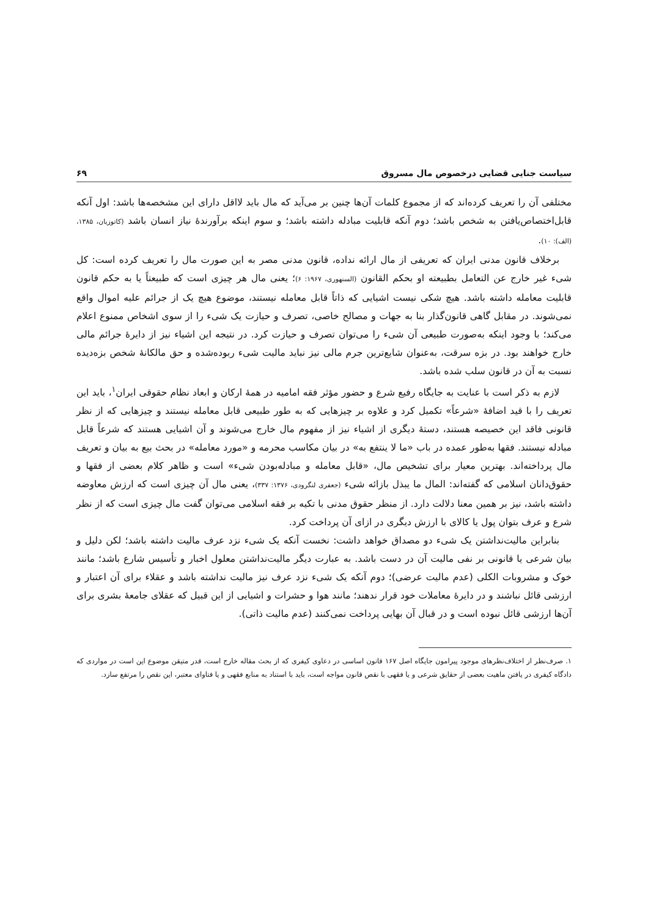سیاست جنایی قضایی درخصوص مال مسروق ۶۹
مختلفی آن را تعریف کرده‌اند که از مجموع کلمات آن‌ها چنین بر می‌آید که مال باید لااقل دارای این مشخصه‌ها باشد: اول آنکه قابل‌اختصاص‌یافتن به شخص باشد؛ دوم آنکه قابلیت مبادله داشته باشد؛ و سوم اینکه برآورندهٔ نیاز انسان باشد (کاتوزیان، ۱۳۸۵، (الف): ۱۰).
برخلاف قانون مدنی ایران که تعریفی از مال ارائه نداده، قانون مدنی مصر به این صورت مال را تعریف کرده است: کل شیء غیر خارج عن التعامل بطبیعته او بحکم القانون (السنهوری، ۱۹۶۷: ۶)؛ یعنی مال هر چیزی است که طبیعتاً یا به حکم قانون قابلیت معامله داشته باشد. هیچ شکی نیست اشیایی که ذاتاً قابل معامله نیستند، موضوع هیچ یک از جرائم علیه اموال واقع نمی‌شوند. در مقابل گاهی قانون‌گذار بنا به جهات و مصالح خاصی، تصرف و حیازت یک شیء را از سوی اشخاص ممنوع اعلام می‌کند؛ با وجود اینکه به‌صورت طبیعی آن شیء را می‌توان تصرف و حیازت کرد. در نتیجه این اشیاء نیز از دایرهٔ جرائم مالی خارج خواهند بود. در بزه سرقت، به‌عنوان شایع‌ترین جرم مالی نیز نباید مالیت شیء ربوده‌شده و حق مالکانهٔ شخص بزه‌دیده نسبت به آن در قانون سلب شده باشد.
لازم به ذکر است با عنایت به جایگاه رفیع شرع و حضور مؤثر فقه امامیه در همهٔ ارکان و ابعاد نظام حقوقی ایران<sup>۱</sup>، باید این تعریف را با قید اضافهٔ «شرعاً» تکمیل کرد و علاوه بر چیزهایی که به طور طبیعی قابل معامله نیستند و چیزهایی که از نظر قانونی فاقد این خصیصه هستند، دستهٔ دیگری از اشیاء نیز از مفهوم مال خارج می‌شوند و آن اشیایی هستند که شرعاً قابل مبادله نیستند. فقها به‌طور عمده در باب «ما لا ینتفع به» در بیان مکاسب محرمه و «مورد معامله» در بحث بیع به بیان و تعریف مال پرداخته‌اند. بهترین معیار برای تشخیص مال، «قابل معامله و مبادله‌بودن شیء» است و ظاهر کلام بعضی از فقها و حقوق‌دانان اسلامی که گفته‌اند: المال ما یبذل بازائه شیء (جعفری لنگرودی، ۱۳۷۶: ۳۳۷)، یعنی مال آن چیزی است که ارزش معاوضه داشته باشد، نیز بر همین معنا دلالت دارد. از منظر حقوق مدنی با تکیه بر فقه اسلامی می‌توان گفت مال چیزی است که از نظر شرع و عرف بتوان پول یا کالای با ارزش دیگری در ازای آن پرداخت کرد.
بنابراین مالیت‌نداشتن یک شیء دو مصداق خواهد داشت: نخست آنکه یک شیء نزد عرف مالیت داشته باشد؛ لکن دلیل و بیان شرعی یا قانونی بر نفی مالیت آن در دست باشد. به عبارت دیگر مالیت‌نداشتن معلول اخبار و تأسیس شارع باشد؛ مانند خوک و مشروبات الکلی (عدم مالیت عرضی)؛ دوم آنکه یک شیء نزد عرف نیز مالیت نداشته باشد و عقلاء برای آن اعتبار و ارزشی قائل نباشند و در دایرهٔ معاملات خود قرار ندهند؛ مانند هوا و حشرات و اشیایی از این قبیل که عقلای جامعهٔ بشری برای آن‌ها ارزشی قائل نبوده است و در قبال آن بهایی پرداخت نمی‌کنند (عدم مالیت ذاتی).
۱. صرف‌نظر از اختلاف‌نظرهای موجود پیرامون جایگاه اصل ۱۶۷ قانون اساسی در دعاوی کیفری که از بحث مقاله خارج است، قدر متیقن موضوع این است در مواردی که دادگاه کیفری در یافتن ماهیت بعضی از حقایق شرعی و یا فقهی با نقص قانون مواجه است، باید با استناد به منابع فقهی و یا فتاوای معتبر، این نقص را مرتفع سازد.